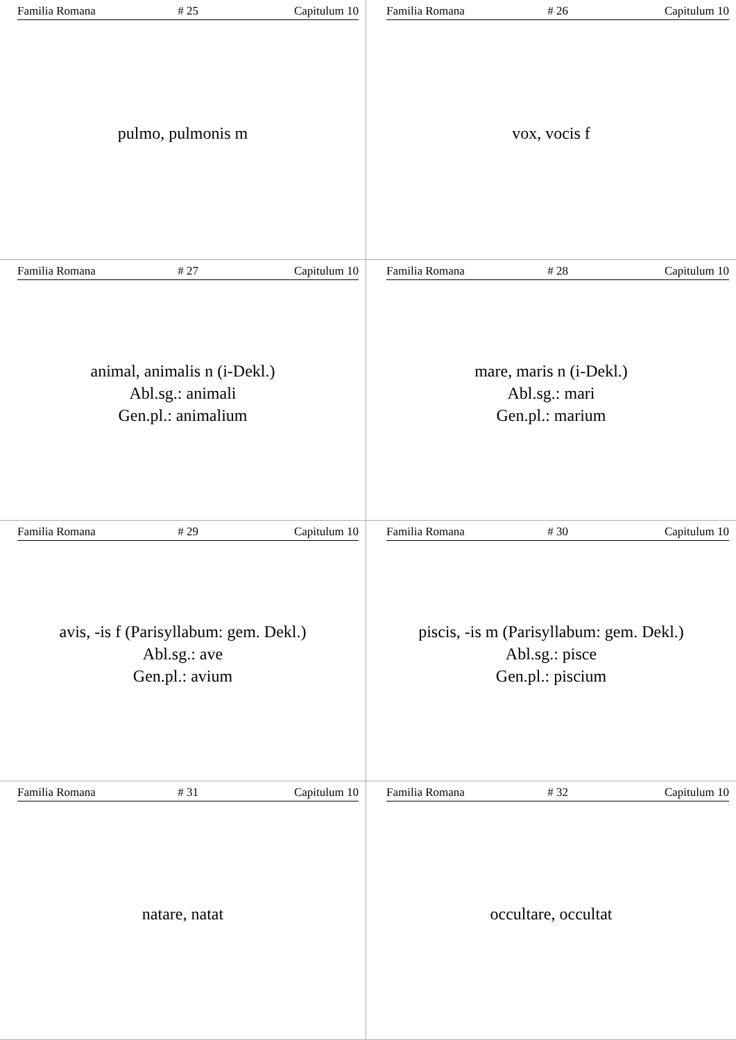Familia Romana # 25 Capitulum 10
pulmo, pulmonis m
Familia Romana # 26 Capitulum 10
vox, vocis f
Familia Romana # 27 Capitulum 10
animal, animalis n (i-Dekl.)
Abl.sg.: animali
Gen.pl.: animalium
Familia Romana # 28 Capitulum 10
mare, maris n (i-Dekl.)
Abl.sg.: mari
Gen.pl.: marium
Familia Romana # 29 Capitulum 10
avis, -is f (Parisyllabum: gem. Dekl.)
Abl.sg.: ave
Gen.pl.: avium
Familia Romana # 30 Capitulum 10
piscis, -is m (Parisyllabum: gem. Dekl.)
Abl.sg.: pisce
Gen.pl.: piscium
Familia Romana # 31 Capitulum 10
natare, natat
Familia Romana # 32 Capitulum 10
occultare, occultat